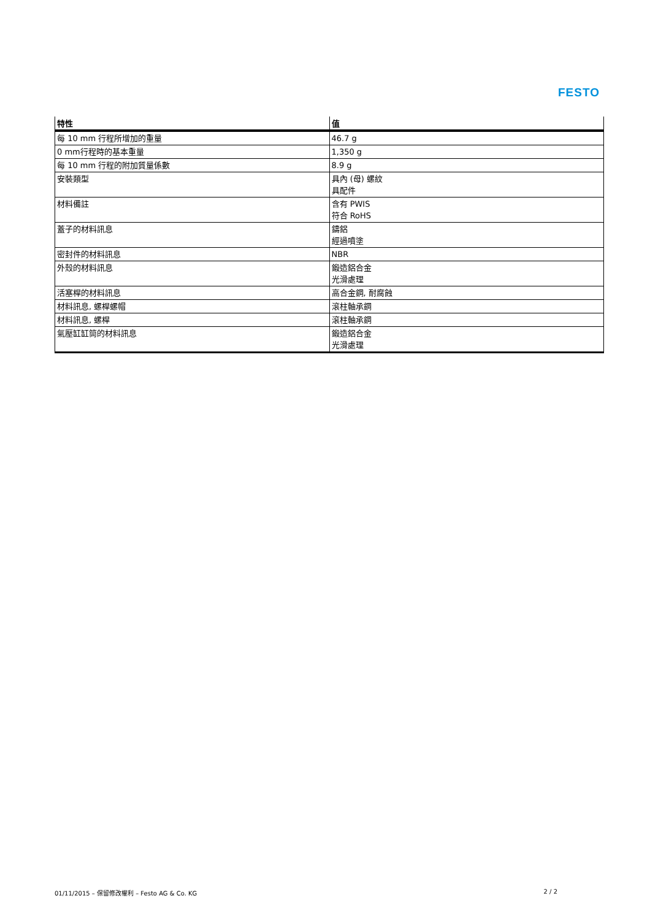FESTO
| 特性 | 值 |
| --- | --- |
| 每 10 mm 行程所增加的重量 | 46.7 g |
| 0 mm行程時的基本重量 | 1,350 g |
| 每 10 mm 行程的附加質量係數 | 8.9 g |
| 安裝類型 | 具內 (母) 螺紋 具配件 |
| 材料備註 | 含有 PWIS 符合 RoHS |
| 蓋子的材料訊息 | 鑄鋁 經過噴塗 |
| 密封件的材料訊息 | NBR |
| 外殼的材料訊息 | 鍛造鋁合金 光滑處理 |
| 活塞桿的材料訊息 | 高合金鋼, 耐腐蝕 |
| 材料訊息, 螺桿螺帽 | 滾柱軸承鋼 |
| 材料訊息, 螺桿 | 滾柱軸承鋼 |
| 氣壓缸缸筒的材料訊息 | 鍛造鋁合金 光滑處理 |
01/11/2015 – 保留修改權利 – Festo AG & Co. KG 2 / 2